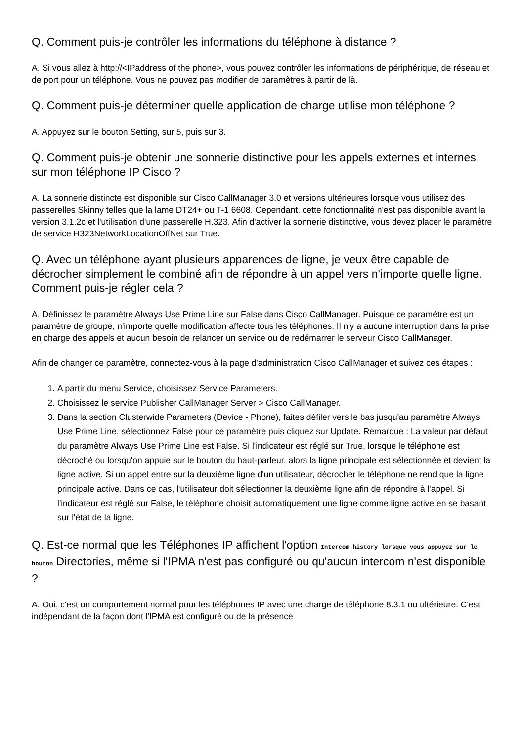Q. Comment puis-je contrôler les informations du téléphone à distance ?
A. Si vous allez à http://<IPaddress of the phone>, vous pouvez contrôler les informations de périphérique, de réseau et de port pour un téléphone. Vous ne pouvez pas modifier de paramètres à partir de là.
Q. Comment puis-je déterminer quelle application de charge utilise mon téléphone ?
A. Appuyez sur le bouton Setting, sur 5, puis sur 3.
Q. Comment puis-je obtenir une sonnerie distinctive pour les appels externes et internes sur mon téléphone IP Cisco ?
A. La sonnerie distincte est disponible sur Cisco CallManager 3.0 et versions ultérieures lorsque vous utilisez des passerelles Skinny telles que la lame DT24+ ou T-1 6608. Cependant, cette fonctionnalité n'est pas disponible avant la version 3.1.2c et l'utilisation d'une passerelle H.323. Afin d'activer la sonnerie distinctive, vous devez placer le paramètre de service H323NetworkLocationOffNet sur True.
Q. Avec un téléphone ayant plusieurs apparences de ligne, je veux être capable de décrocher simplement le combiné afin de répondre à un appel vers n'importe quelle ligne. Comment puis-je régler cela ?
A. Définissez le paramètre Always Use Prime Line sur False dans Cisco CallManager. Puisque ce paramètre est un paramètre de groupe, n'importe quelle modification affecte tous les téléphones. Il n'y a aucune interruption dans la prise en charge des appels et aucun besoin de relancer un service ou de redémarrer le serveur Cisco CallManager.
Afin de changer ce paramètre, connectez-vous à la page d'administration Cisco CallManager et suivez ces étapes :
1. A partir du menu Service, choisissez Service Parameters.
2. Choisissez le service Publisher CallManager Server > Cisco CallManager.
3. Dans la section Clusterwide Parameters (Device - Phone), faites défiler vers le bas jusqu'au paramètre Always Use Prime Line, sélectionnez False pour ce paramètre puis cliquez sur Update. Remarque : La valeur par défaut du paramètre Always Use Prime Line est False. Si l'indicateur est réglé sur True, lorsque le téléphone est décroché ou lorsqu'on appuie sur le bouton du haut-parleur, alors la ligne principale est sélectionnée et devient la ligne active. Si un appel entre sur la deuxième ligne d'un utilisateur, décrocher le téléphone ne rend que la ligne principale active. Dans ce cas, l'utilisateur doit sélectionner la deuxième ligne afin de répondre à l'appel. Si l'indicateur est réglé sur False, le téléphone choisit automatiquement une ligne comme ligne active en se basant sur l'état de la ligne.
Q. Est-ce normal que les Téléphones IP affichent l'option Intercom history lorsque vous appuyez sur le bouton Directories, même si l'IPMA n'est pas configuré ou qu'aucun intercom n'est disponible ?
A. Oui, c'est un comportement normal pour les téléphones IP avec une charge de téléphone 8.3.1 ou ultérieure. C'est indépendant de la façon dont l'IPMA est configuré ou de la présence